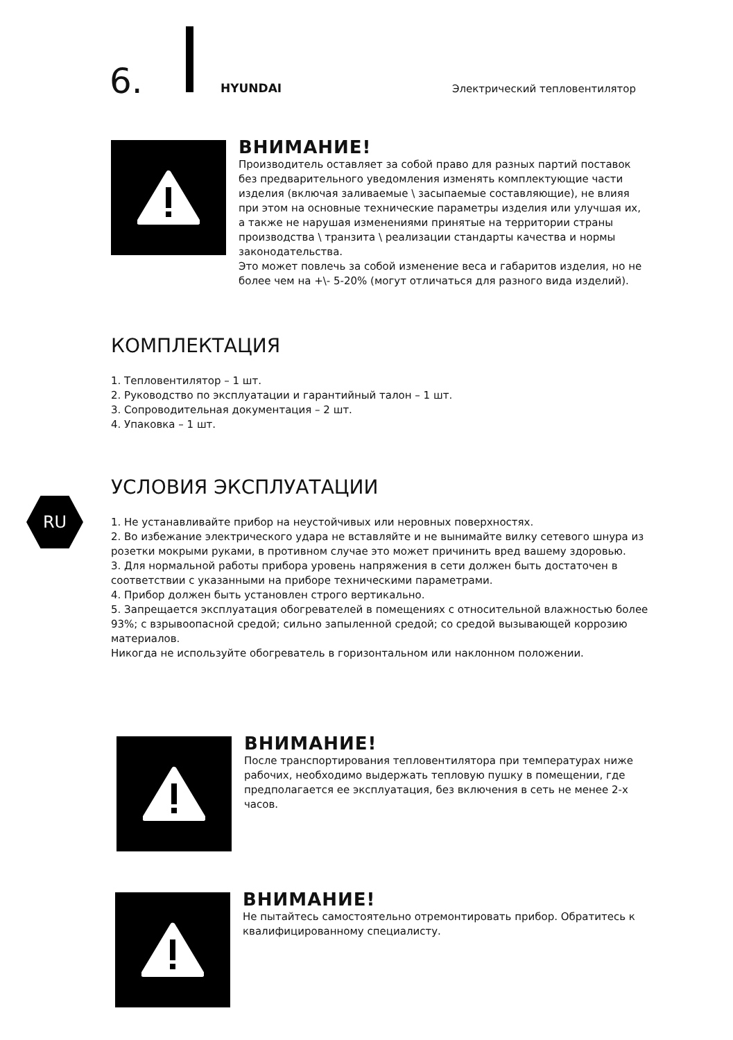6. HYUNDAI Электрический тепловентилятор
ВНИМАНИЕ!
Производитель оставляет за собой право для разных партий поставок без предварительного уведомления изменять комплектующие части изделия (включая заливаемые \ засыпаемые составляющие), не влияя при этом на основные технические параметры изделия или улучшая их, а также не нарушая изменениями принятые на территории страны производства \ транзита \ реализации стандарты качества и нормы законодательства.
Это может повлечь за собой изменение веса и габаритов изделия, но не более чем на +\- 5-20% (могут отличаться для разного вида изделий).
КОМПЛЕКТАЦИЯ
1. Тепловентилятор – 1 шт.
2. Руководство по эксплуатации и гарантийный талон – 1 шт.
3. Сопроводительная документация – 2 шт.
4. Упаковка – 1 шт.
RU
УСЛОВИЯ ЭКСПЛУАТАЦИИ
1. Не устанавливайте прибор на неустойчивых или неровных поверхностях.
2. Во избежание электрического удара не вставляйте и не вынимайте вилку сетевого шнура из розетки мокрыми руками, в противном случае это может причинить вред вашему здоровью.
3. Для нормальной работы прибора уровень напряжения в сети должен быть достаточен в соответствии с указанными на приборе техническими параметрами.
4. Прибор должен быть установлен строго вертикально.
5. Запрещается эксплуатация обогревателей в помещениях с относительной влажностью более 93%; с взрывоопасной средой; сильно запыленной средой; со средой вызывающей коррозию материалов.
Никогда не используйте обогреватель в горизонтальном или наклонном положении.
ВНИМАНИЕ!
После транспортирования тепловентилятора при температурах ниже рабочих, необходимо выдержать тепловую пушку в помещении, где предполагается ее эксплуатация, без включения в сеть не менее 2-х часов.
ВНИМАНИЕ!
Не пытайтесь самостоятельно отремонтировать прибор. Обратитесь к квалифицированному специалисту.